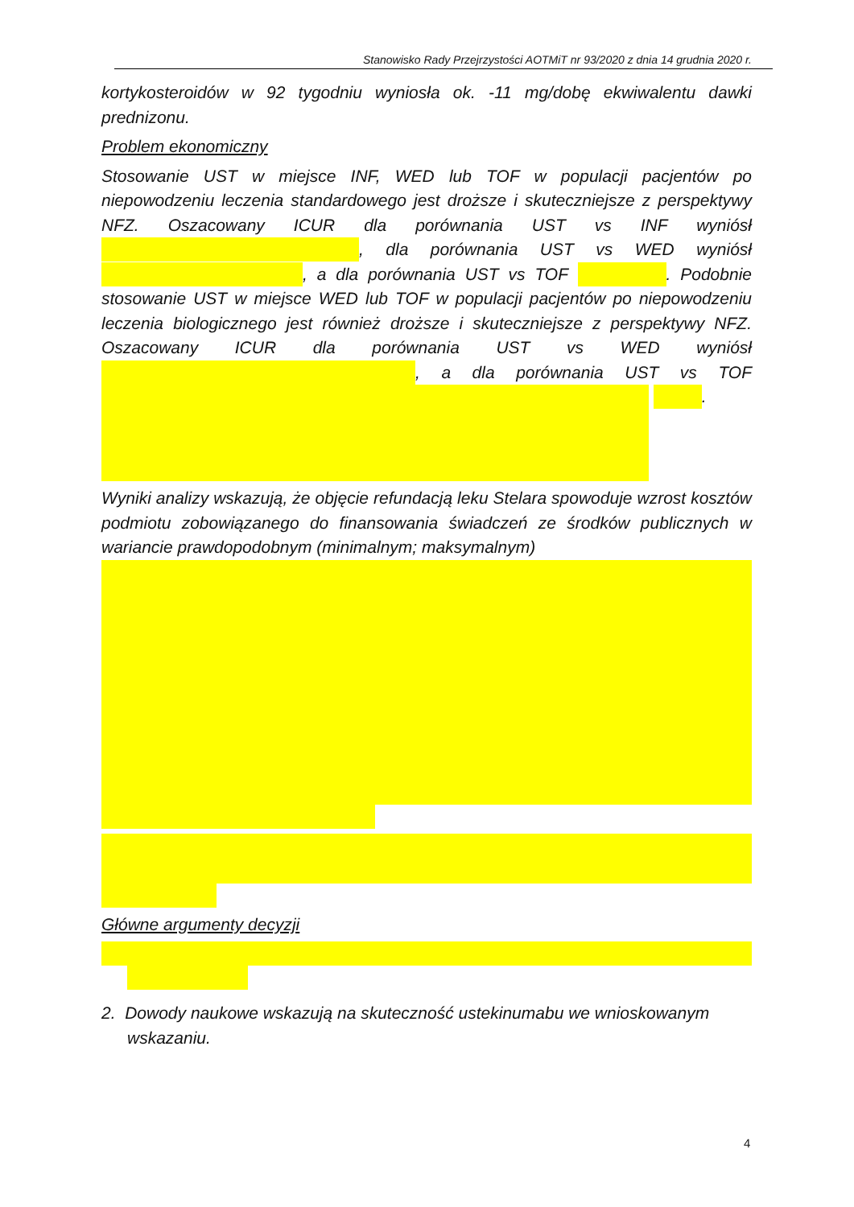Stanowisko Rady Przejrzystości AOTMiT nr 93/2020 z dnia 14 grudnia 2020 r.
kortykosteroidów w 92 tygodniu wyniosła ok. -11 mg/dobę ekwiwalentu dawki prednizonu.
Problem ekonomiczny
Stosowanie UST w miejsce INF, WED lub TOF w populacji pacjentów po niepowodzeniu leczenia standardowego jest droższe i skuteczniejsze z perspektywy NFZ. Oszacowany ICUR dla porównania UST vs INF wyniósł , dla porównania UST vs WED wyniósł , a dla porównania UST vs TOF . Podobnie stosowanie UST w miejsce WED lub TOF w populacji pacjentów po niepowodzeniu leczenia biologicznego jest również droższe i skuteczniejsze z perspektywy NFZ. Oszacowany ICUR dla porównania UST vs WED wyniósł , a dla porównania UST vs TOF .
Wyniki analizy wskazują, że objęcie refundacją leku Stelara spowoduje wzrost kosztów podmiotu zobowiązanego do finansowania świadczeń ze środków publicznych w wariancie prawdopodobnym (minimalnym; maksymalnym)
Główne argumenty decyzji
2. Dowody naukowe wskazują na skuteczność ustekinumabu we wnioskowanym wskazaniu.
4